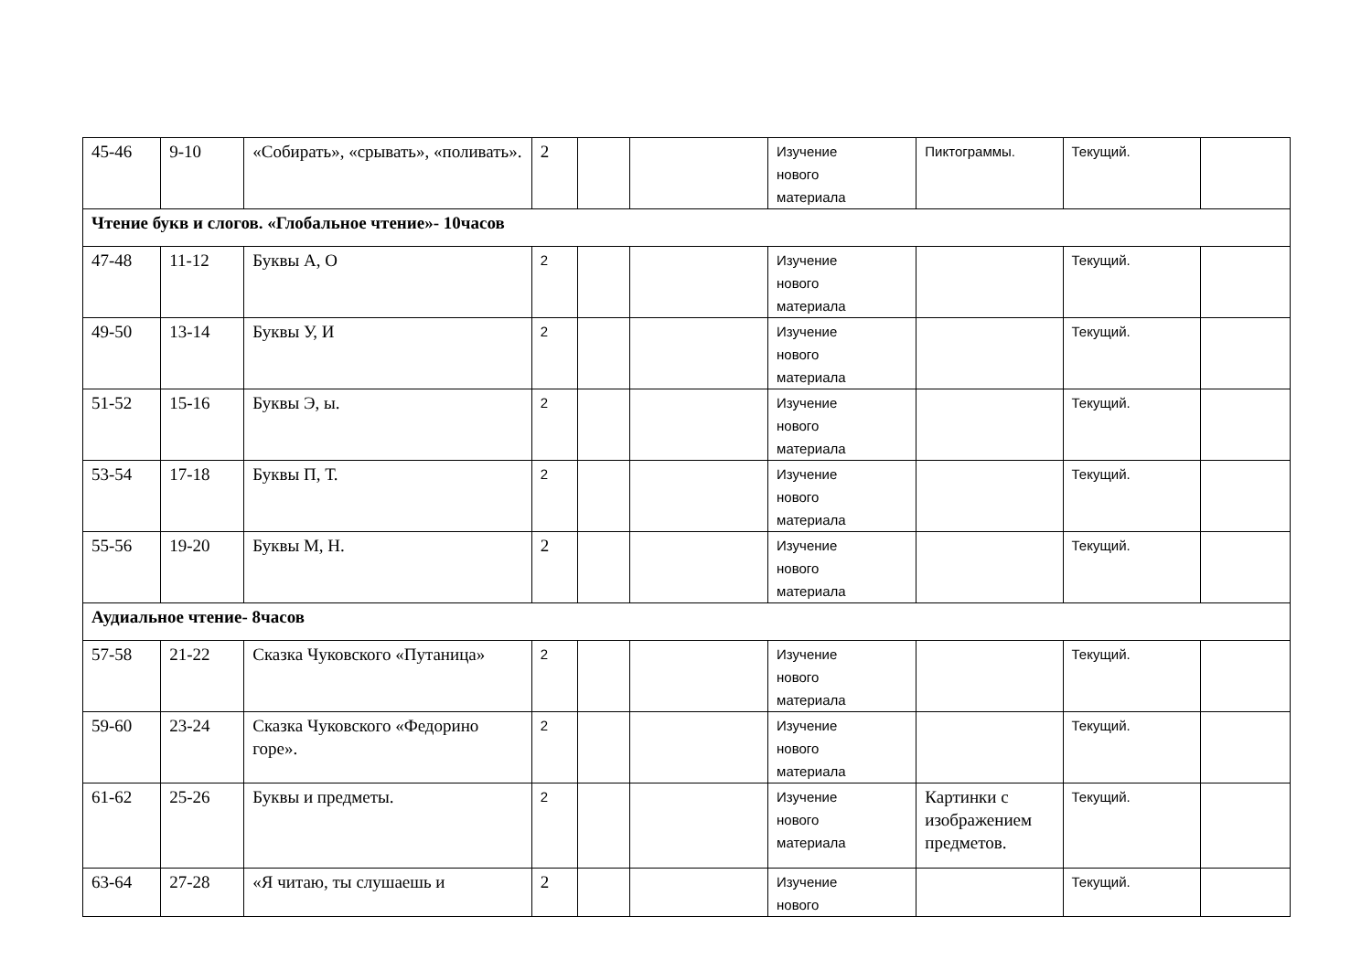| 45-46 | 9-10 | «Собирать», «срывать», «поливать». | 2 | | | Изучение нового материала | Пиктограммы. | Текущий. | |
| Чтение букв и слогов. «Глобальное чтение»- 10часов | | | | | | | | | |
| 47-48 | 11-12 | Буквы А, О | 2 | | | Изучение нового материала | | Текущий. | |
| 49-50 | 13-14 | Буквы У, И | 2 | | | Изучение нового материала | | Текущий. | |
| 51-52 | 15-16 | Буквы Э, ы. | 2 | | | Изучение нового материала | | Текущий. | |
| 53-54 | 17-18 | Буквы П, Т. | 2 | | | Изучение нового материала | | Текущий. | |
| 55-56 | 19-20 | Буквы М, Н. | 2 | | | Изучение нового материала | | Текущий. | |
| Аудиальное чтение- 8часов | | | | | | | | | |
| 57-58 | 21-22 | Сказка Чуковского «Путаница» | 2 | | | Изучение нового материала | | Текущий. | |
| 59-60 | 23-24 | Сказка Чуковского «Федорино горе». | 2 | | | Изучение нового материала | | Текущий. | |
| 61-62 | 25-26 | Буквы и предметы. | 2 | | | Изучение нового материала | Картинки с изображением предметов. | Текущий. | |
| 63-64 | 27-28 | «Я читаю, ты слушаешь и | 2 | | | Изучение нового | | Текущий. | |